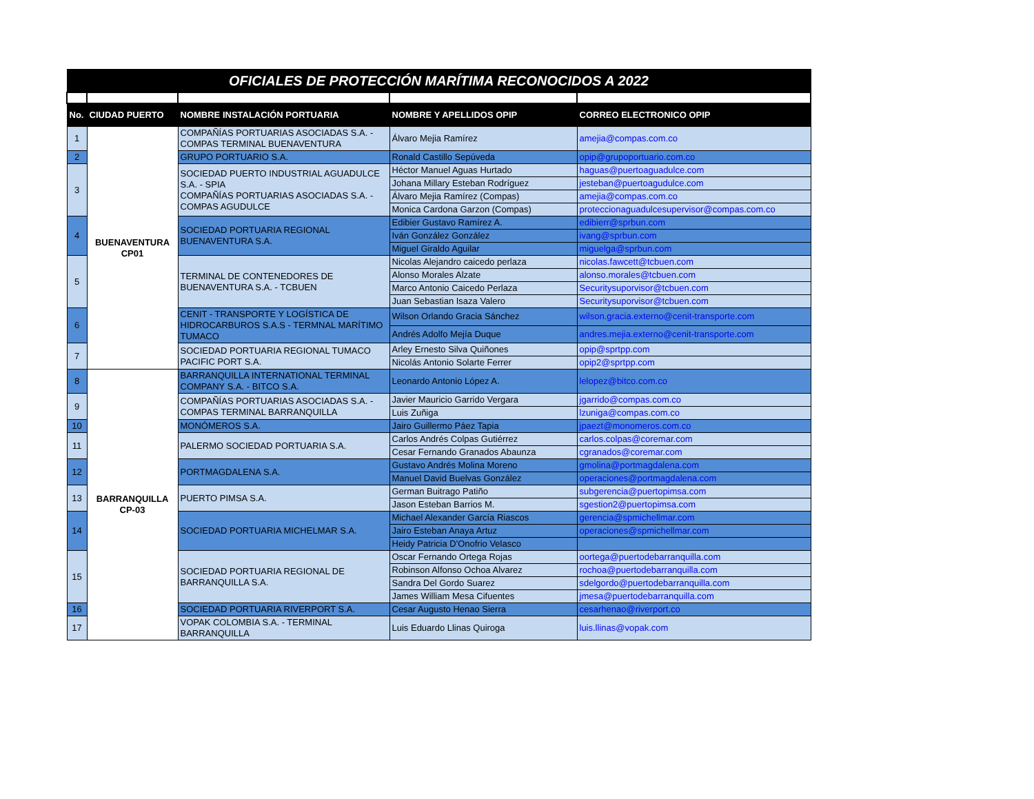| OFICIALES DE PROTECCIÓN MARÍTIMA RECONOCIDOS A 2022 | | | | |
| No. | CIUDAD PUERTO | NOMBRE INSTALACIÓN PORTUARIA | NOMBRE Y APELLIDOS OPIP | CORREO ELECTRONICO OPIP |
| 1 | BUENAVENTURA CP01 | COMPAÑÍAS PORTUARIAS ASOCIADAS S.A. - COMPAS TERMINAL BUENAVENTURA | Álvaro Mejia Ramírez | amejia@compas.com.co |
| 2 | | GRUPO PORTUARIO S.A. | Ronald Castillo Sepúveda | opip@grupoportuario.com.co |
| 3 | | SOCIEDAD PUERTO INDUSTRIAL AGUADULCE S.A. - SPIA COMPAÑÍAS PORTUARIAS ASOCIADAS S.A. - COMPAS AGUDULCE | Héctor Manuel Aguas Hurtado | haguas@puertoaguadulce.com |
| | | | Johana Millary Esteban Rodríguez | jesteban@puertoagudulce.com |
| | | | Álvaro Mejia Ramírez (Compas) | amejia@compas.com.co |
| | | | Monica Cardona Garzon (Compas) | proteccionaguadulcesupervisor@compas.com.co |
| 4 | | SOCIEDAD PORTUARIA REGIONAL BUENAVENTURA S.A. | Edibier Gustavo Ramírez A. | edibierr@sprbun.com |
| | | | Iván González González | ivang@sprbun.com |
| | | | Miguel Giraldo Aguilar | miguelga@sprbun.com |
| 5 | | TERMINAL DE CONTENEDORES DE BUENAVENTURA S.A. - TCBUEN | Nicolas Alejandro caicedo perlaza | nicolas.fawcett@tcbuen.com |
| | | | Alonso Morales Alzate | alonso.morales@tcbuen.com |
| | | | Marco Antonio Caicedo Perlaza | Securitysuporvisor@tcbuen.com |
| | | | Juan Sebastian Isaza Valero | Securitysuporvisor@tcbuen.com |
| 6 | | CENIT - TRANSPORTE Y LOGÍSTICA DE HIDROCARBUROS S.A.S - TERMNAL MARÍTIMO TUMACO | Wilson Orlando Gracia Sánchez | wilson.gracia.externo@cenit-transporte.com |
| | | | Andrés Adolfo Mejía Duque | andres.mejia.externo@cenit-transporte.com |
| 7 | | SOCIEDAD PORTUARIA REGIONAL TUMACO PACIFIC PORT S.A. | Arley Ernesto Silva Quiñones | opip@sprtpp.com |
| | | | Nicolás Antonio Solarte Ferrer | opip2@sprtpp.com |
| 8 | BARRANQUILLA CP-03 | BARRANQUILLA INTERNATIONAL TERMINAL COMPANY S.A. - BITCO S.A. | Leonardo Antonio López A. | lelopez@bitco.com.co |
| 9 | | COMPAÑÍAS PORTUARIAS ASOCIADAS S.A. - COMPAS TERMINAL BARRANQUILLA | Javier Mauricio Garrido Vergara | jgarrido@compas.com.co |
| | | | Luis Zuñiga | lzuniga@compas.com.co |
| 10 | | MONÓMEROS S.A. | Jairo Guillermo Páez Tapia | jpaezt@monomeros.com.co |
| 11 | | PALERMO SOCIEDAD PORTUARIA S.A. | Carlos Andrés Colpas Gutiérrez | carlos.colpas@coremar.com |
| | | | Cesar Fernando Granados Abaunza | cgranados@coremar.com |
| 12 | | PORTMAGDALENA S.A. | Gustavo Andrés Molina Moreno | gmolina@portmagdalena.com |
| | | | Manuel David Buelvas González | operaciones@portmagdalena.com |
| 13 | | PUERTO PIMSA S.A. | German Buitrago Patiño | subgerencia@puertopimsa.com |
| | | | Jason Esteban Barrios M. | sgestion2@puertopimsa.com |
| 14 | | SOCIEDAD PORTUARIA MICHELMAR S.A. | Michael Alexander García Riascos | gerencia@spmichellmar.com |
| | | | Jairo Esteban Anaya Artuz | operaciones@spmichellmar.com |
| | | | Heidy Patricia D'Onofrio Velasco | |
| 15 | | SOCIEDAD PORTUARIA REGIONAL DE BARRANQUILLA S.A. | Oscar Fernando Ortega Rojas | oortega@puertodebarranquilla.com |
| | | | Robinson Alfonso Ochoa Alvarez | rochoa@puertodebarranquilla.com |
| | | | Sandra Del Gordo Suarez | sdelgordo@puertodebarranquilla.com |
| | | | James William Mesa Cifuentes | jmesa@puertodebarranquilla.com |
| 16 | | SOCIEDAD PORTUARIA RIVERPORT S.A. | Cesar Augusto Henao Sierra | cesarhenao@riverport.co |
| 17 | | VOPAK COLOMBIA S.A. - TERMINAL BARRANQUILLA | Luis Eduardo Llinas Quiroga | luis.llinas@vopak.com |